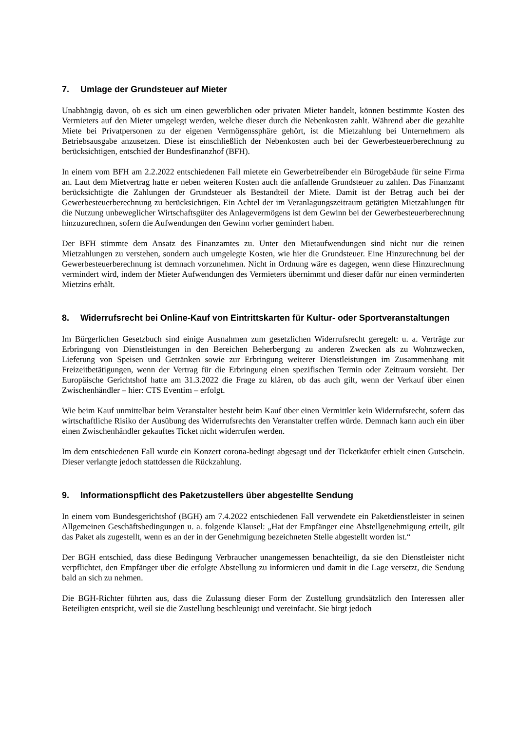7. Umlage der Grundsteuer auf Mieter
Unabhängig davon, ob es sich um einen gewerblichen oder privaten Mieter handelt, können bestimmte Kosten des Vermieters auf den Mieter umgelegt werden, welche dieser durch die Nebenkosten zahlt. Während aber die gezahlte Miete bei Privatpersonen zu der eigenen Vermögenssphäre gehört, ist die Mietzahlung bei Unternehmern als Betriebsausgabe anzusetzen. Diese ist einschließlich der Nebenkosten auch bei der Gewerbesteuerberechnung zu berücksichtigen, entschied der Bundesfinanzhof (BFH).
In einem vom BFH am 2.2.2022 entschiedenen Fall mietete ein Gewerbetreibender ein Bürogebäude für seine Firma an. Laut dem Mietvertrag hatte er neben weiteren Kosten auch die anfallende Grundsteuer zu zahlen. Das Finanzamt berücksichtigte die Zahlungen der Grundsteuer als Bestandteil der Miete. Damit ist der Betrag auch bei der Gewerbesteuerberechnung zu berücksichtigen. Ein Achtel der im Veranlagungszeitraum getätigten Mietzahlungen für die Nutzung unbeweglicher Wirtschaftsgüter des Anlagevermögens ist dem Gewinn bei der Gewerbesteuerberechnung hinzuzurechnen, sofern die Aufwendungen den Gewinn vorher gemindert haben.
Der BFH stimmte dem Ansatz des Finanzamtes zu. Unter den Mietaufwendungen sind nicht nur die reinen Mietzahlungen zu verstehen, sondern auch umgelegte Kosten, wie hier die Grundsteuer. Eine Hinzurechnung bei der Gewerbesteuerberechnung ist demnach vorzunehmen. Nicht in Ordnung wäre es dagegen, wenn diese Hinzurechnung vermindert wird, indem der Mieter Aufwendungen des Vermieters übernimmt und dieser dafür nur einen verminderten Mietzins erhält.
8. Widerrufsrecht bei Online-Kauf von Eintrittskarten für Kultur- oder Sportveranstaltungen
Im Bürgerlichen Gesetzbuch sind einige Ausnahmen zum gesetzlichen Widerrufsrecht geregelt: u. a. Verträge zur Erbringung von Dienstleistungen in den Bereichen Beherbergung zu anderen Zwecken als zu Wohnzwecken, Lieferung von Speisen und Getränken sowie zur Erbringung weiterer Dienstleistungen im Zusammenhang mit Freizeitbetätigungen, wenn der Vertrag für die Erbringung einen spezifischen Termin oder Zeitraum vorsieht. Der Europäische Gerichtshof hatte am 31.3.2022 die Frage zu klären, ob das auch gilt, wenn der Verkauf über einen Zwischenhändler – hier: CTS Eventim – erfolgt.
Wie beim Kauf unmittelbar beim Veranstalter besteht beim Kauf über einen Vermittler kein Widerrufsrecht, sofern das wirtschaftliche Risiko der Ausübung des Widerrufsrechts den Veranstalter treffen würde. Demnach kann auch ein über einen Zwischenhändler gekauftes Ticket nicht widerrufen werden.
Im dem entschiedenen Fall wurde ein Konzert corona-bedingt abgesagt und der Ticketkäufer erhielt einen Gutschein. Dieser verlangte jedoch stattdessen die Rückzahlung.
9. Informationspflicht des Paketzustellers über abgestellte Sendung
In einem vom Bundesgerichtshof (BGH) am 7.4.2022 entschiedenen Fall verwendete ein Paketdienstleister in seinen Allgemeinen Geschäftsbedingungen u. a. folgende Klausel: „Hat der Empfänger eine Abstellgenehmigung erteilt, gilt das Paket als zugestellt, wenn es an der in der Genehmigung bezeichneten Stelle abgestellt worden ist.“
Der BGH entschied, dass diese Bedingung Verbraucher unangemessen benachteiligt, da sie den Dienstleister nicht verpflichtet, den Empfänger über die erfolgte Abstellung zu informieren und damit in die Lage versetzt, die Sendung bald an sich zu nehmen.
Die BGH-Richter führten aus, dass die Zulassung dieser Form der Zustellung grundsätzlich den Interessen aller Beteiligten entspricht, weil sie die Zustellung beschleunigt und vereinfacht. Sie birgt jedoch